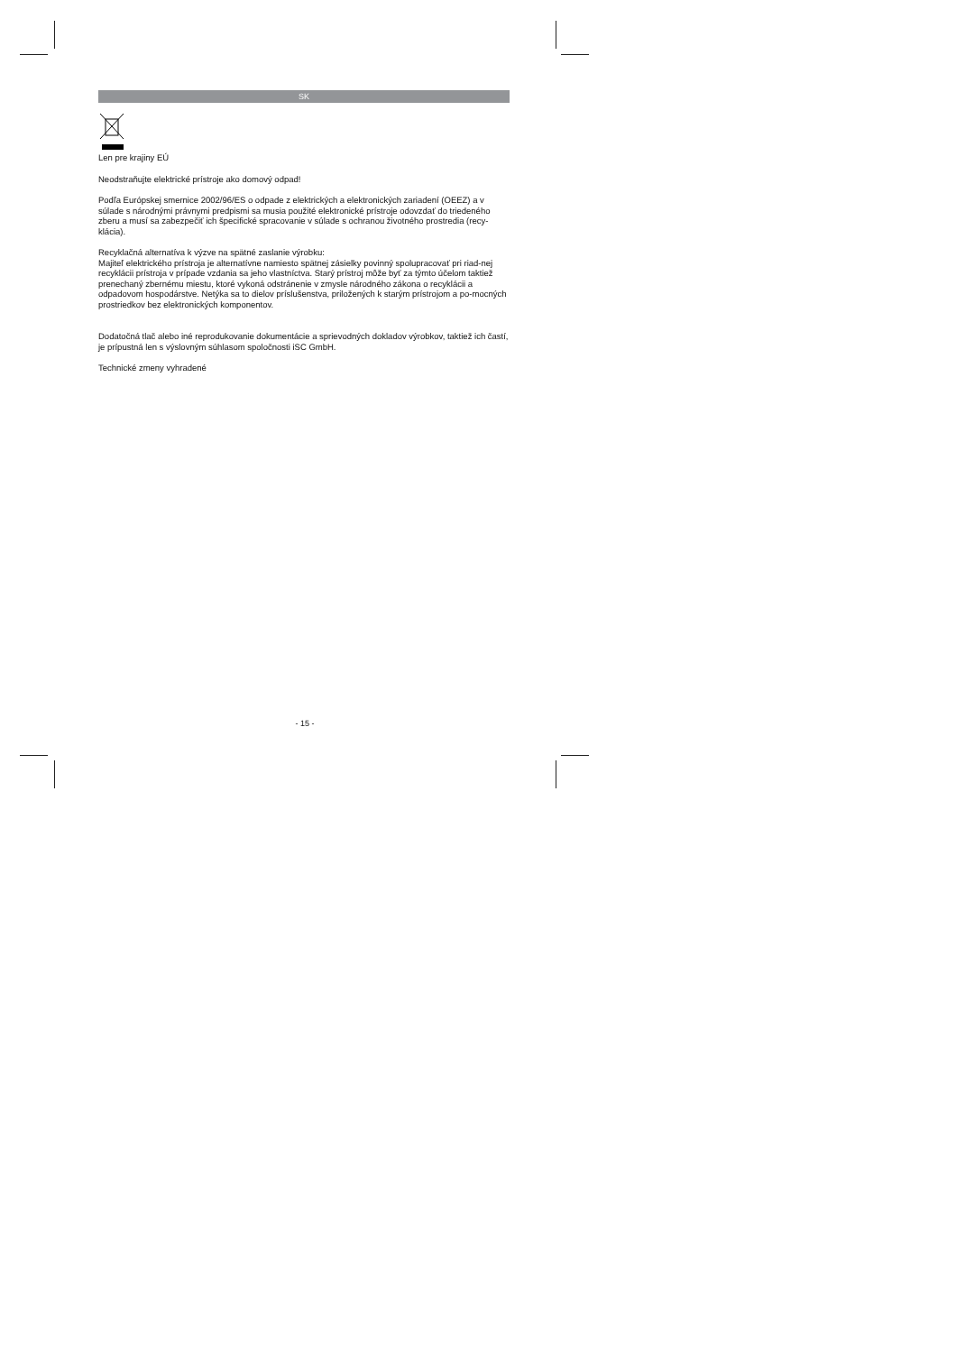SK
Len pre krajiny EÚ
Neodstraňujte elektrické prístroje ako domový odpad!
Podľa Európskej smernice 2002/96/ES o odpade z elektrických a elektronických zariadení (OEEZ) a v súlade s národnými právnymi predpismi sa musia použité elektronické prístroje odovzdať do triedeného zberu a musí sa zabezpečiť ich špecifické spracovanie v súlade s ochranou životného prostredia (recy-klácia).
Recyklačná alternatíva k výzve na spätné zaslanie výrobku:
Majiteľ elektrického prístroja je alternatívne namiesto spätnej zásielky povinný spolupracovať pri riad-nej recyklácii prístroja v prípade vzdania sa jeho vlastníctva. Starý prístroj môže byť za týmto účelom taktiež prenechaný zbernému miestu, ktoré vykoná odstránenie v zmysle národného zákona o recyklácii a odpadovom hospodárstve. Netýka sa to dielov príslušenstva, priložených k starým prístrojom a po-mocných prostriedkov bez elektronických komponentov.
Dodatočná tlač alebo iné reprodukovanie dokumentácie a sprievodných dokladov výrobkov, taktiež ich častí, je prípustná len s výslovným súhlasom spoločnosti iSC GmbH.
Technické zmeny vyhradené
- 15 -